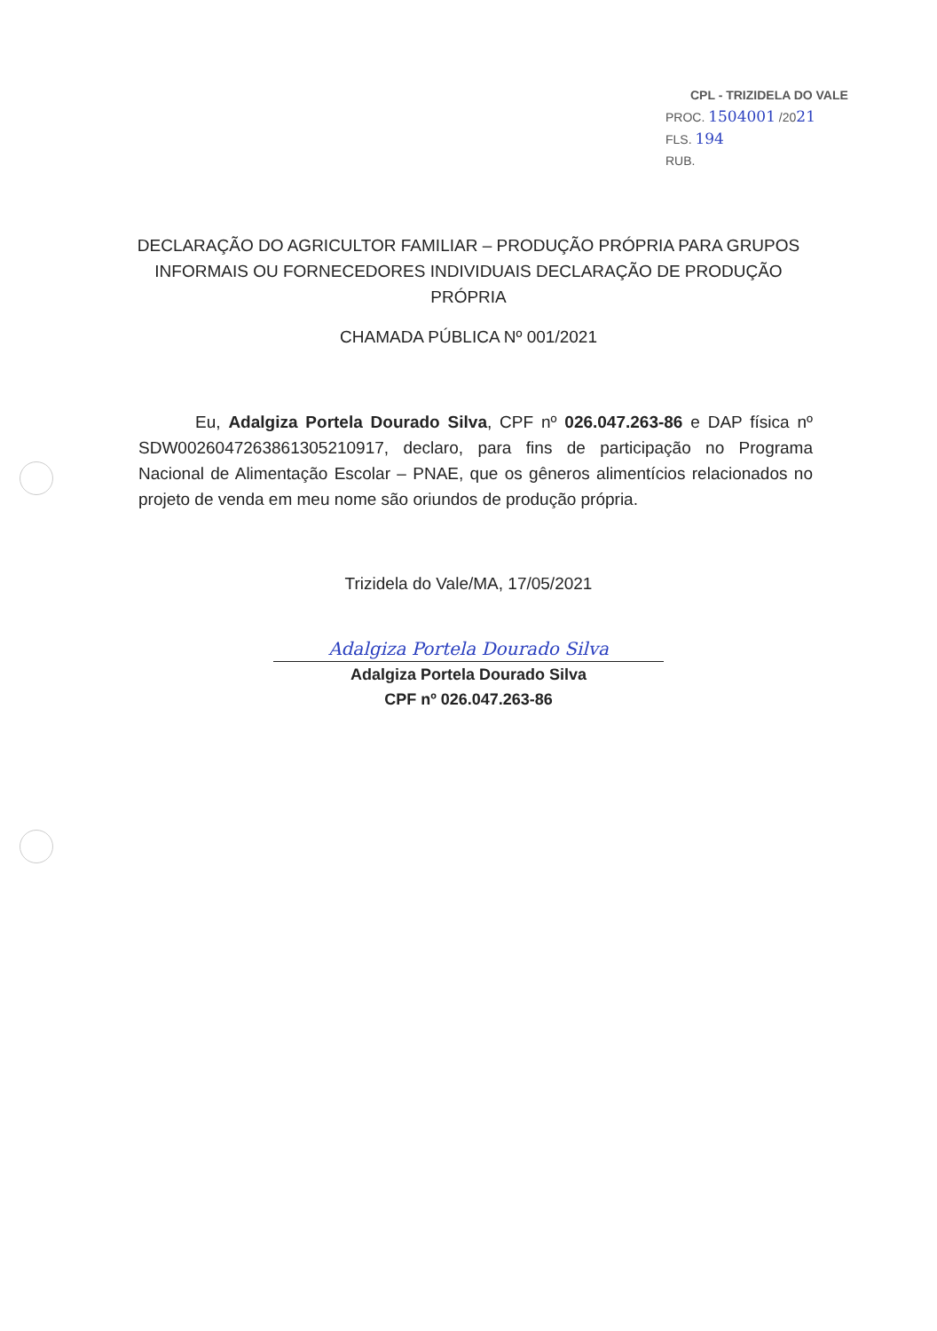CPL - TRIZIDELA DO VALE
PROC. 1504001 /2021
FLS. 194
RUB.
DECLARAÇÃO DO AGRICULTOR FAMILIAR – PRODUÇÃO PRÓPRIA PARA GRUPOS INFORMAIS OU FORNECEDORES INDIVIDUAIS DECLARAÇÃO DE PRODUÇÃO PRÓPRIA
CHAMADA PÚBLICA Nº 001/2021
Eu, Adalgiza Portela Dourado Silva, CPF nº 026.047.263-86 e DAP física nº SDW0026047263861305210917, declaro, para fins de participação no Programa Nacional de Alimentação Escolar – PNAE, que os gêneros alimentícios relacionados no projeto de venda em meu nome são oriundos de produção própria.
Trizidela do Vale/MA, 17/05/2021
Adalgiza Portela Dourado Silva
Adalgiza Portela Dourado Silva
CPF nº 026.047.263-86